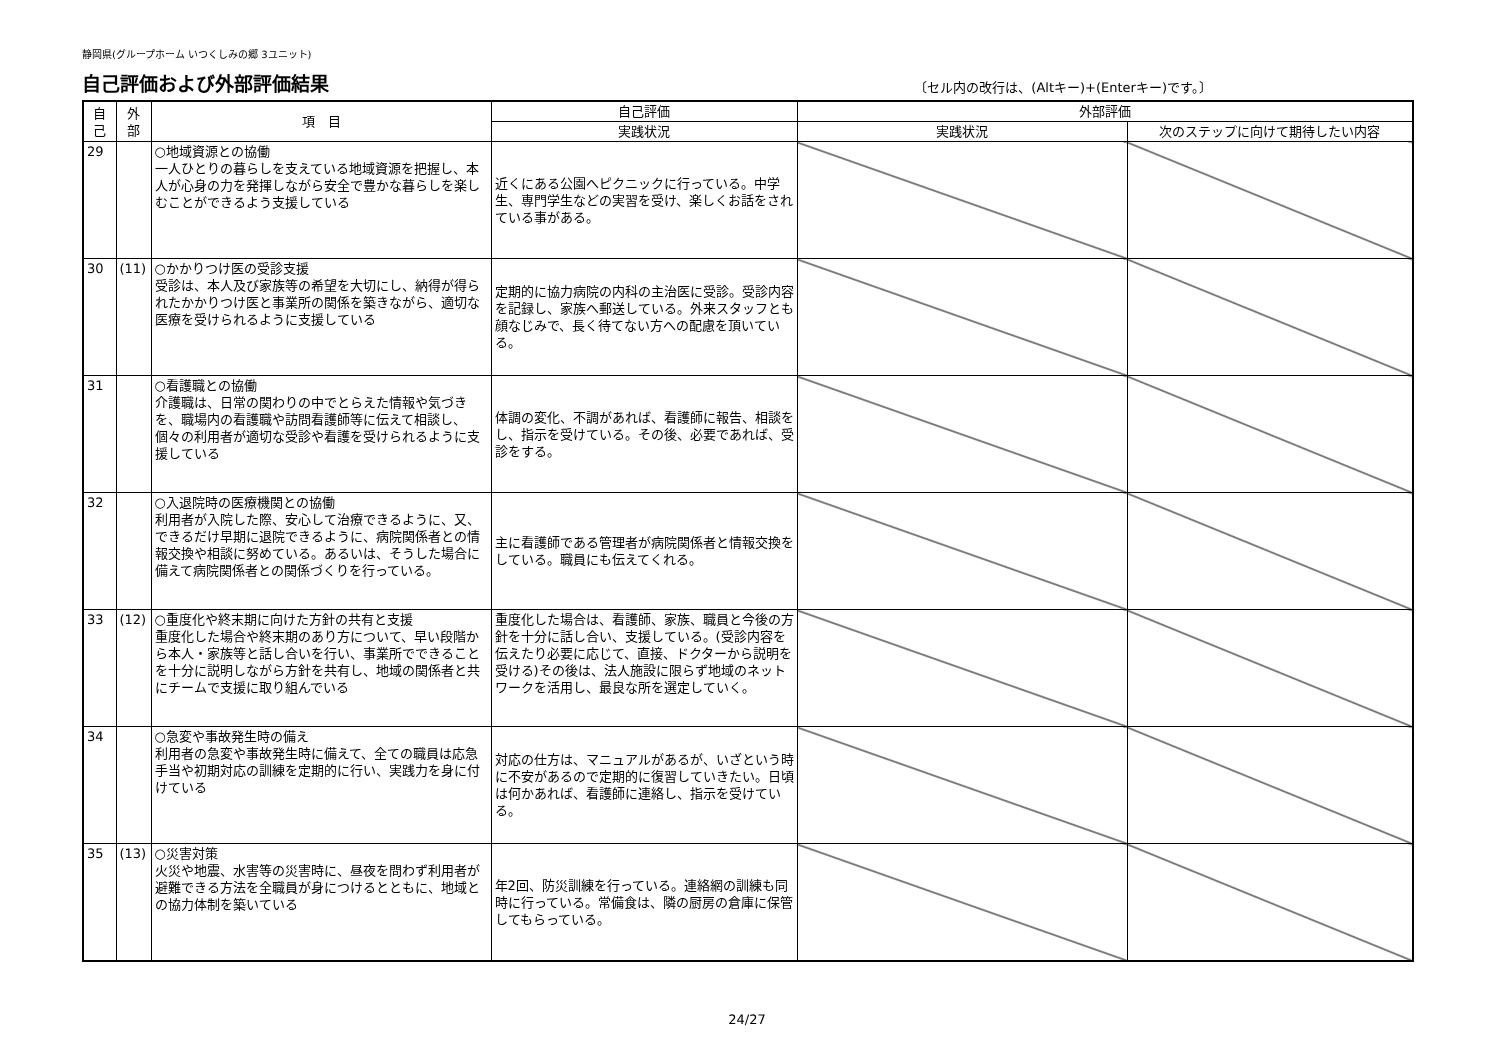静岡県(グループホーム いつくしみの郷 3ユニット)
自己評価および外部評価結果
〔セル内の改行は、(Altキー)+(Enterキー)です。〕
| 自 己 | 外 部 | 項 目 | 自己評価 | 外部評価 | |
| --- | --- | --- | --- | --- | --- |
| | | | 実践状況 | 実践状況 | 次のステップに向けて期待したい内容 |
| 29 | | ○地域資源との協働 一人ひとりの暮らしを支えている地域資源を把握し、本人が心身の力を発揮しながら安全で豊かな暮らしを楽しむことができるよう支援している | 近くにある公園へピクニックに行っている。中学生、専門学生などの実習を受け、楽しくお話をされている事がある。 | | |
| 30 | (11) | ○かかりつけ医の受診支援 受診は、本人及び家族等の希望を大切にし、納得が得られたかかりつけ医と事業所の関係を築きながら、適切な医療を受けられるように支援している | 定期的に協力病院の内科の主治医に受診。受診内容を記録し、家族へ郵送している。外来スタッフとも顔なじみで、長く待てない方への配慮を頂いている。 | | |
| 31 | | ○看護職との協働 介護職は、日常の関わりの中でとらえた情報や気づきを、職場内の看護職や訪問看護師等に伝えて相談し、個々の利用者が適切な受診や看護を受けられるように支援している | 体調の変化、不調があれば、看護師に報告、相談をし、指示を受けている。その後、必要であれば、受診をする。 | | |
| 32 | | ○入退院時の医療機関との協働 利用者が入院した際、安心して治療できるように、又、できるだけ早期に退院できるように、病院関係者との情報交換や相談に努めている。あるいは、そうした場合に備えて病院関係者との関係づくりを行っている。 | 主に看護師である管理者が病院関係者と情報交換をしている。職員にも伝えてくれる。 | | |
| 33 | (12) | ○重度化や終末期に向けた方針の共有と支援 重度化した場合や終末期のあり方について、早い段階から本人・家族等と話し合いを行い、事業所でできることを十分に説明しながら方針を共有し、地域の関係者と共にチームで支援に取り組んでいる | 重度化した場合は、看護師、家族、職員と今後の方針を十分に話し合い、支援している。(受診内容を伝えたり必要に応じて、直接、ドクターから説明を受ける)その後は、法人施設に限らず地域のネットワークを活用し、最良な所を選定していく。 | | |
| 34 | | ○急変や事故発生時の備え 利用者の急変や事故発生時に備えて、全ての職員は応急手当や初期対応の訓練を定期的に行い、実践力を身に付けている | 対応の仕方は、マニュアルがあるが、いざという時に不安があるので定期的に復習していきたい。日頃は何かあれば、看護師に連絡し、指示を受けている。 | | |
| 35 | (13) | ○災害対策 火災や地震、水害等の災害時に、昼夜を問わず利用者が避難できる方法を全職員が身につけるとともに、地域との協力体制を築いている | 年2回、防災訓練を行っている。連絡網の訓練も同時に行っている。常備食は、隣の厨房の倉庫に保管してもらっている。 | | |
24/27